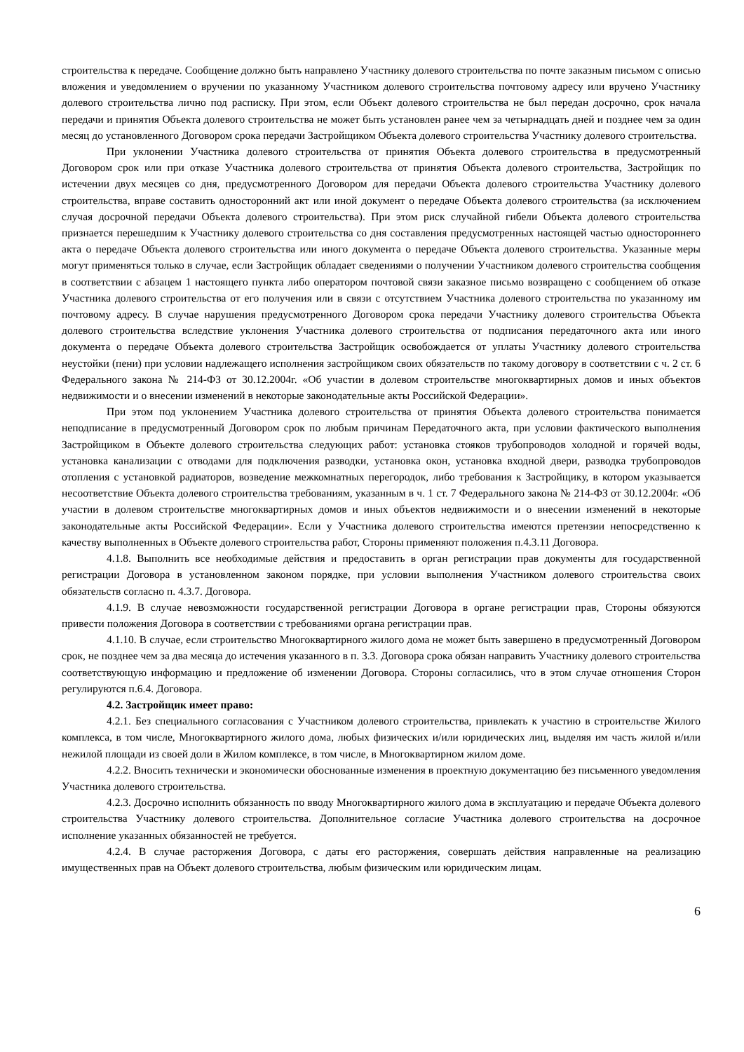строительства к передаче. Сообщение должно быть направлено Участнику долевого строительства по почте заказным письмом с описью вложения и уведомлением о вручении по указанному Участником долевого строительства почтовому адресу или вручено Участнику долевого строительства лично под расписку. При этом, если Объект долевого строительства не был передан досрочно, срок начала передачи и принятия Объекта долевого строительства не может быть установлен ранее чем за четырнадцать дней и позднее чем за один месяц до установленного Договором срока передачи Застройщиком Объекта долевого строительства Участнику долевого строительства.
При уклонении Участника долевого строительства от принятия Объекта долевого строительства в предусмотренный Договором срок или при отказе Участника долевого строительства от принятия Объекта долевого строительства, Застройщик по истечении двух месяцев со дня, предусмотренного Договором для передачи Объекта долевого строительства Участнику долевого строительства, вправе составить односторонний акт или иной документ о передаче Объекта долевого строительства (за исключением случая досрочной передачи Объекта долевого строительства). При этом риск случайной гибели Объекта долевого строительства признается перешедшим к Участнику долевого строительства со дня составления предусмотренных настоящей частью одностороннего акта о передаче Объекта долевого строительства или иного документа о передаче Объекта долевого строительства. Указанные меры могут применяться только в случае, если Застройщик обладает сведениями о получении Участником долевого строительства сообщения в соответствии с абзацем 1 настоящего пункта либо оператором почтовой связи заказное письмо возвращено с сообщением об отказе Участника долевого строительства от его получения или в связи с отсутствием Участника долевого строительства по указанному им почтовому адресу. В случае нарушения предусмотренного Договором срока передачи Участнику долевого строительства Объекта долевого строительства вследствие уклонения Участника долевого строительства от подписания передаточного акта или иного документа о передаче Объекта долевого строительства Застройщик освобождается от уплаты Участнику долевого строительства неустойки (пени) при условии надлежащего исполнения застройщиком своих обязательств по такому договору в соответствии с ч. 2 ст. 6 Федерального закона № 214-ФЗ от 30.12.2004г. «Об участии в долевом строительстве многоквартирных домов и иных объектов недвижимости и о внесении изменений в некоторые законодательные акты Российской Федерации».
При этом под уклонением Участника долевого строительства от принятия Объекта долевого строительства понимается неподписание в предусмотренный Договором срок по любым причинам Передаточного акта, при условии фактического выполнения Застройщиком в Объекте долевого строительства следующих работ: установка стояков трубопроводов холодной и горячей воды, установка канализации с отводами для подключения разводки, установка окон, установка входной двери, разводка трубопроводов отопления с установкой радиаторов, возведение межкомнатных перегородок, либо требования к Застройщику, в котором указывается несоответствие Объекта долевого строительства требованиям, указанным в ч. 1 ст. 7 Федерального закона № 214-ФЗ от 30.12.2004г. «Об участии в долевом строительстве многоквартирных домов и иных объектов недвижимости и о внесении изменений в некоторые законодательные акты Российской Федерации». Если у Участника долевого строительства имеются претензии непосредственно к качеству выполненных в Объекте долевого строительства работ, Стороны применяют положения п.4.3.11 Договора.
4.1.8. Выполнить все необходимые действия и предоставить в орган регистрации прав документы для государственной регистрации Договора в установленном законом порядке, при условии выполнения Участником долевого строительства своих обязательств согласно п. 4.3.7. Договора.
4.1.9. В случае невозможности государственной регистрации Договора в органе регистрации прав, Стороны обязуются привести положения Договора в соответствии с требованиями органа регистрации прав.
4.1.10. В случае, если строительство Многоквартирного жилого дома не может быть завершено в предусмотренный Договором срок, не позднее чем за два месяца до истечения указанного в п. 3.3. Договора срока обязан направить Участнику долевого строительства соответствующую информацию и предложение об изменении Договора. Стороны согласились, что в этом случае отношения Сторон регулируются п.6.4. Договора.
4.2. Застройщик имеет право:
4.2.1. Без специального согласования с Участником долевого строительства, привлекать к участию в строительстве Жилого комплекса, в том числе, Многоквартирного жилого дома, любых физических и/или юридических лиц, выделяя им часть жилой и/или нежилой площади из своей доли в Жилом комплексе, в том числе, в Многоквартирном жилом доме.
4.2.2. Вносить технически и экономически обоснованные изменения в проектную документацию без письменного уведомления Участника долевого строительства.
4.2.3. Досрочно исполнить обязанность по вводу Многоквартирного жилого дома в эксплуатацию и передаче Объекта долевого строительства Участнику долевого строительства. Дополнительное согласие Участника долевого строительства на досрочное исполнение указанных обязанностей не требуется.
4.2.4. В случае расторжения Договора, с даты его расторжения, совершать действия направленные на реализацию имущественных прав на Объект долевого строительства, любым физическим или юридическим лицам.
6